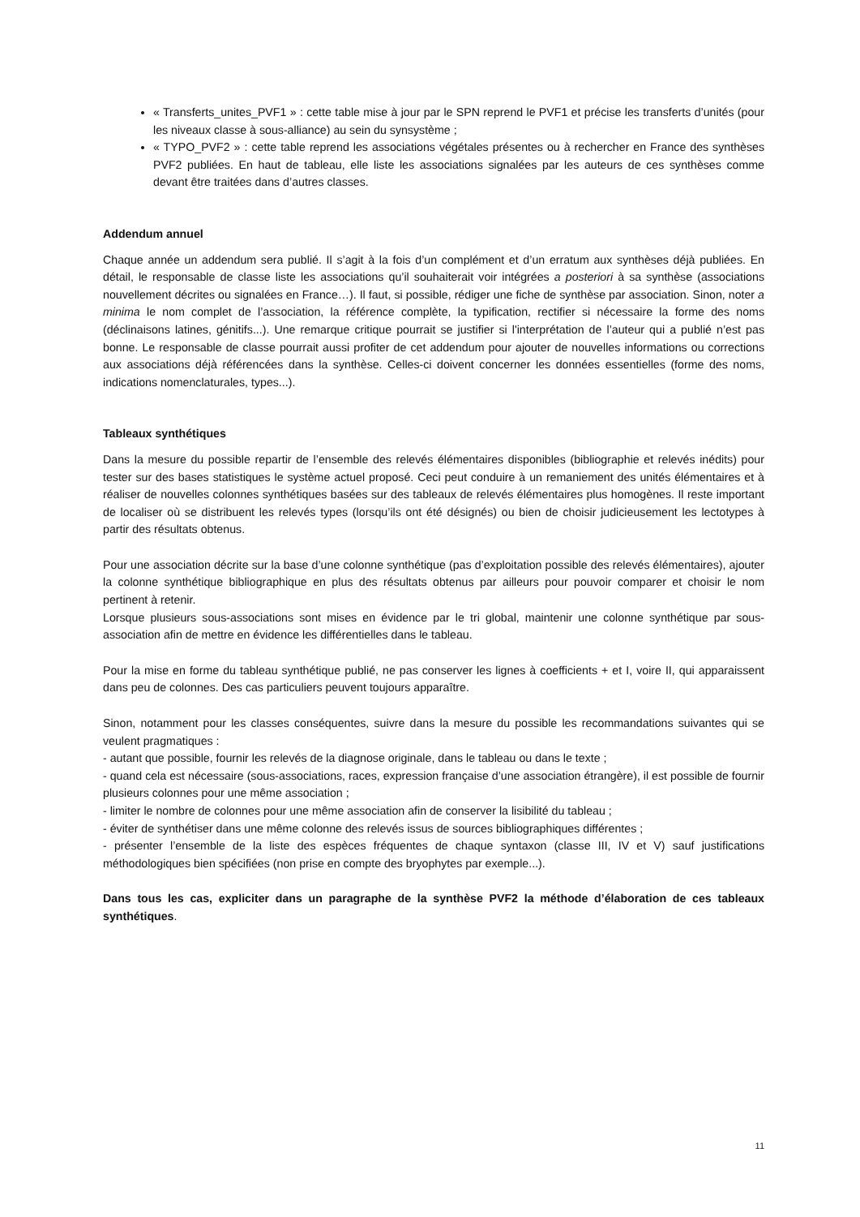« Transferts_unites_PVF1 » : cette table mise à jour par le SPN reprend le PVF1 et précise les transferts d’unités (pour les niveaux classe à sous-alliance) au sein du synsystème ;
« TYPO_PVF2 » : cette table reprend les associations végétales présentes ou à rechercher en France des synthèses PVF2 publiées. En haut de tableau, elle liste les associations signalées par les auteurs de ces synthèses comme devant être traitées dans d’autres classes.
Addendum annuel
Chaque année un addendum sera publié. Il s’agit à la fois d’un complément et d’un erratum aux synthèses déjà publiées. En détail, le responsable de classe liste les associations qu’il souhaiterait voir intégrées a posteriori à sa synthèse (associations nouvellement décrites ou signalées en France…). Il faut, si possible, rédiger une fiche de synthèse par association. Sinon, noter a minima le nom complet de l’association, la référence complète, la typification, rectifier si nécessaire la forme des noms (déclinaisons latines, génitifs...). Une remarque critique pourrait se justifier si l'interprétation de l’auteur qui a publié n’est pas bonne. Le responsable de classe pourrait aussi profiter de cet addendum pour ajouter de nouvelles informations ou corrections aux associations déjà référencées dans la synthèse. Celles-ci doivent concerner les données essentielles (forme des noms, indications nomenclaturales, types...).
Tableaux synthétiques
Dans la mesure du possible repartir de l’ensemble des relevés élémentaires disponibles (bibliographie et relevés inédits) pour tester sur des bases statistiques le système actuel proposé. Ceci peut conduire à un remaniement des unités élémentaires et à réaliser de nouvelles colonnes synthétiques basées sur des tableaux de relevés élémentaires plus homogènes. Il reste important de localiser où se distribuent les relevés types (lorsqu’ils ont été désignés) ou bien de choisir judicieusement les lectotypes à partir des résultats obtenus.
Pour une association décrite sur la base d’une colonne synthétique (pas d’exploitation possible des relevés élémentaires), ajouter la colonne synthétique bibliographique en plus des résultats obtenus par ailleurs pour pouvoir comparer et choisir le nom pertinent à retenir.
Lorsque plusieurs sous-associations sont mises en évidence par le tri global, maintenir une colonne synthétique par sous-association afin de mettre en évidence les différentielles dans le tableau.
Pour la mise en forme du tableau synthétique publié, ne pas conserver les lignes à coefficients + et I, voire II, qui apparaissent dans peu de colonnes. Des cas particuliers peuvent toujours apparaître.
Sinon, notamment pour les classes conséquentes, suivre dans la mesure du possible les recommandations suivantes qui se veulent pragmatiques :
- autant que possible, fournir les relevés de la diagnose originale, dans le tableau ou dans le texte ;
- quand cela est nécessaire (sous-associations, races, expression française d’une association étrangère), il est possible de fournir plusieurs colonnes pour une même association ;
- limiter le nombre de colonnes pour une même association afin de conserver la lisibilité du tableau ;
- éviter de synthétiser dans une même colonne des relevés issus de sources bibliographiques différentes ;
- présenter l’ensemble de la liste des espèces fréquentes de chaque syntaxon (classe III, IV et V) sauf justifications méthodologiques bien spécifiées (non prise en compte des bryophytes par exemple...).
Dans tous les cas, expliciter dans un paragraphe de la synthèse PVF2 la méthode d’élaboration de ces tableaux synthétiques.
11